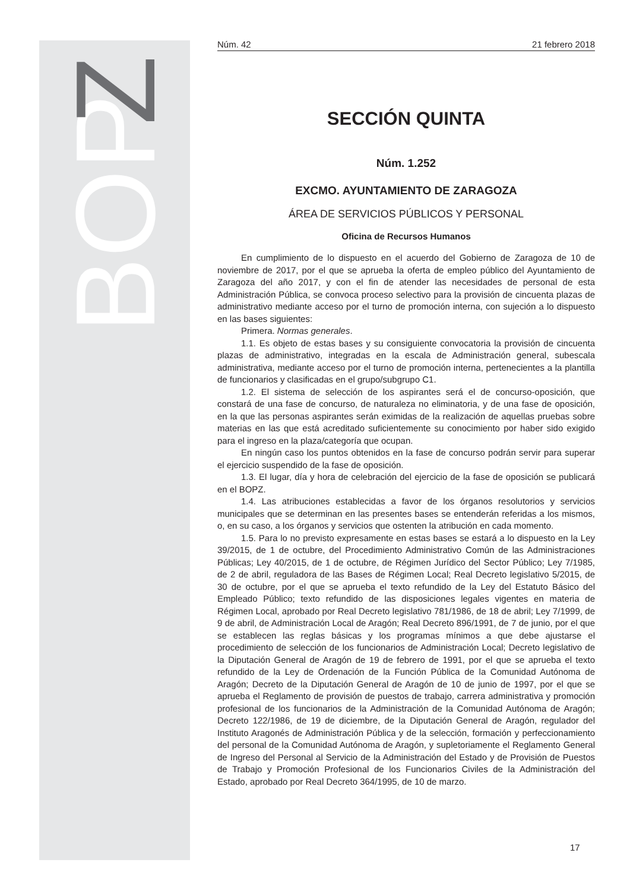BOP
Z
Núm. 42 21 febrero 2018
SECCIÓN QUINTA
Núm. 1.252
EXCMO. AYUNTAMIENTO DE ZARAGOZA
ÁREA DE SERVICIOS PÚBLICOS Y PERSONAL
Oficina de Recursos Humanos
En cumplimiento de lo dispuesto en el acuerdo del Gobierno de Zaragoza de 10 de noviembre de 2017, por el que se aprueba la oferta de empleo público del Ayuntamiento de Zaragoza del año 2017, y con el fin de atender las necesidades de personal de esta Administración Pública, se convoca proceso selectivo para la provisión de cincuenta plazas de administrativo mediante acceso por el turno de promoción interna, con sujeción a lo dispuesto en las bases siguientes:
Primera. Normas generales.
1.1. Es objeto de estas bases y su consiguiente convocatoria la provisión de cincuenta plazas de administrativo, integradas en la escala de Administración general, subescala administrativa, mediante acceso por el turno de promoción interna, pertenecientes a la plantilla de funcionarios y clasificadas en el grupo/subgrupo C1.
1.2. El sistema de selección de los aspirantes será el de concurso-oposición, que constará de una fase de concurso, de naturaleza no eliminatoria, y de una fase de oposición, en la que las personas aspirantes serán eximidas de la realización de aquellas pruebas sobre materias en las que está acreditado suficientemente su conocimiento por haber sido exigido para el ingreso en la plaza/categoría que ocupan.
En ningún caso los puntos obtenidos en la fase de concurso podrán servir para superar el ejercicio suspendido de la fase de oposición.
1.3. El lugar, día y hora de celebración del ejercicio de la fase de oposición se publicará en el BOPZ.
1.4. Las atribuciones establecidas a favor de los órganos resolutorios y servicios municipales que se determinan en las presentes bases se entenderán referidas a los mismos, o, en su caso, a los órganos y servicios que ostenten la atribución en cada momento.
1.5. Para lo no previsto expresamente en estas bases se estará a lo dispuesto en la Ley 39/2015, de 1 de octubre, del Procedimiento Administrativo Común de las Administraciones Públicas; Ley 40/2015, de 1 de octubre, de Régimen Jurídico del Sector Público; Ley 7/1985, de 2 de abril, reguladora de las Bases de Régimen Local; Real Decreto legislativo 5/2015, de 30 de octubre, por el que se aprueba el texto refundido de la Ley del Estatuto Básico del Empleado Público; texto refundido de las disposiciones legales vigentes en materia de Régimen Local, aprobado por Real Decreto legislativo 781/1986, de 18 de abril; Ley 7/1999, de 9 de abril, de Administración Local de Aragón; Real Decreto 896/1991, de 7 de junio, por el que se establecen las reglas básicas y los programas mínimos a que debe ajustarse el procedimiento de selección de los funcionarios de Administración Local; Decreto legislativo de la Diputación General de Aragón de 19 de febrero de 1991, por el que se aprueba el texto refundido de la Ley de Ordenación de la Función Pública de la Comunidad Autónoma de Aragón; Decreto de la Diputación General de Aragón de 10 de junio de 1997, por el que se aprueba el Reglamento de provisión de puestos de trabajo, carrera administrativa y promoción profesional de los funcionarios de la Administración de la Comunidad Autónoma de Aragón; Decreto 122/1986, de 19 de diciembre, de la Diputación General de Aragón, regulador del Instituto Aragonés de Administración Pública y de la selección, formación y perfeccionamiento del personal de la Comunidad Autónoma de Aragón, y supletoriamente el Reglamento General de Ingreso del Personal al Servicio de la Administración del Estado y de Provisión de Puestos de Trabajo y Promoción Profesional de los Funcionarios Civiles de la Administración del Estado, aprobado por Real Decreto 364/1995, de 10 de marzo.
17